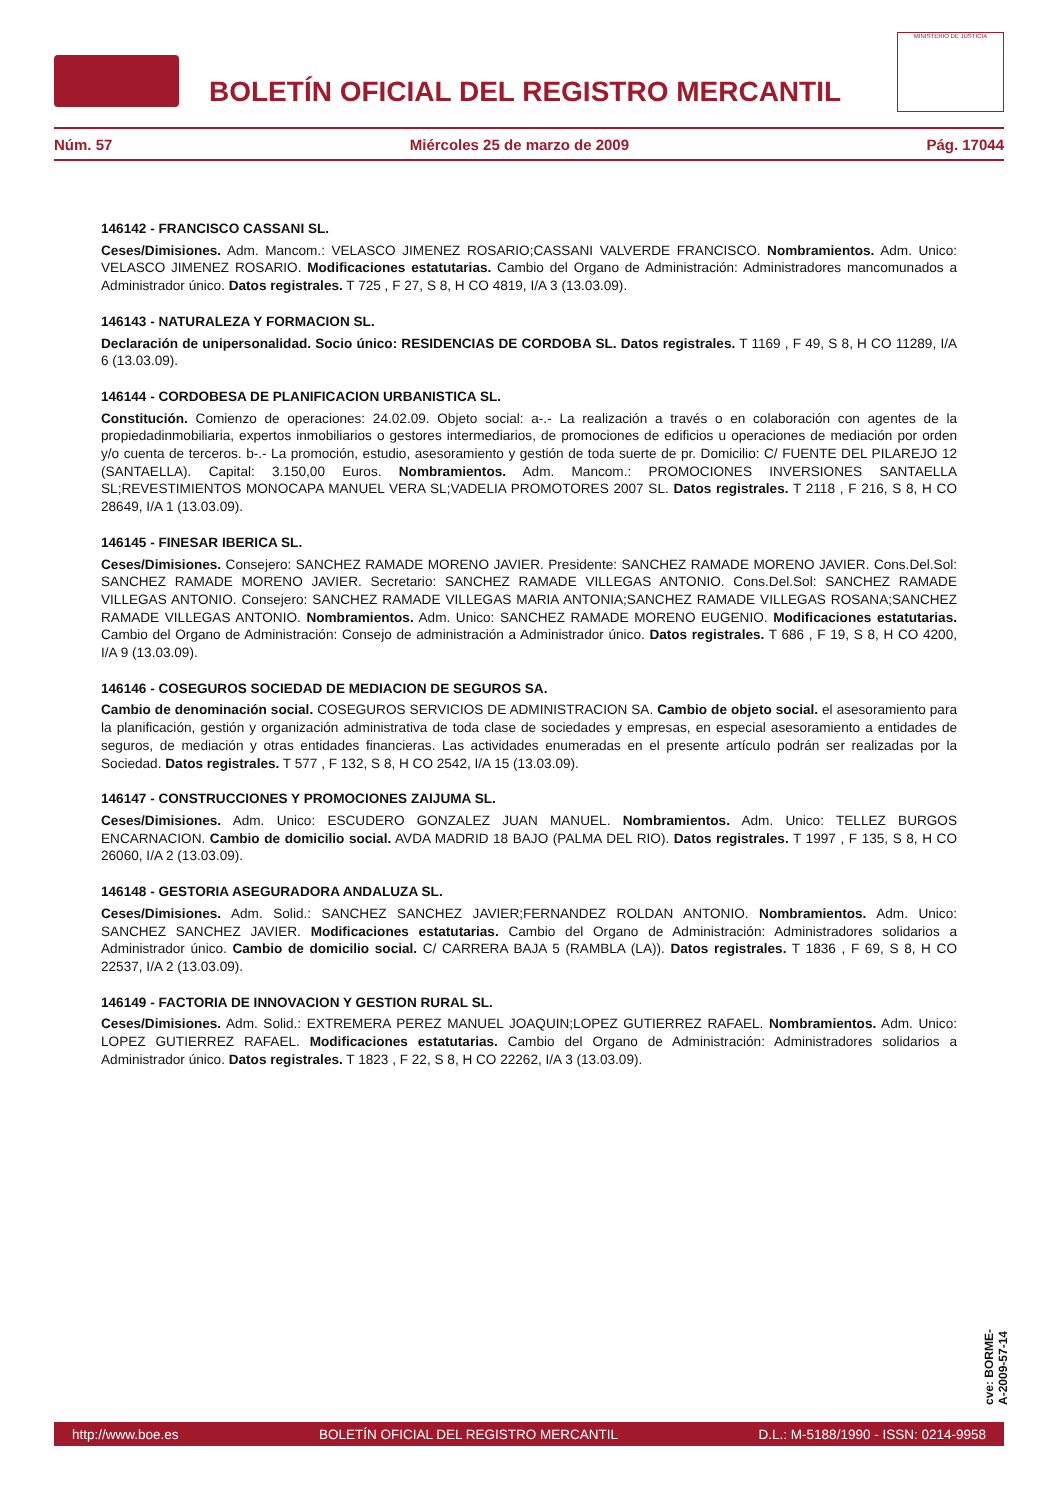BOLETÍN OFICIAL DEL REGISTRO MERCANTIL
MINISTERIO DE JUSTICIA
Núm. 57 Miércoles 25 de marzo de 2009 Pág. 17044
146142 - FRANCISCO CASSANI SL.
Ceses/Dimisiones. Adm. Mancom.: VELASCO JIMENEZ ROSARIO;CASSANI VALVERDE FRANCISCO. Nombramientos. Adm. Unico: VELASCO JIMENEZ ROSARIO. Modificaciones estatutarias. Cambio del Organo de Administración: Administradores mancomunados a Administrador único. Datos registrales. T 725 , F 27, S 8, H CO 4819, I/A 3 (13.03.09).
146143 - NATURALEZA Y FORMACION SL.
Declaración de unipersonalidad. Socio único: RESIDENCIAS DE CORDOBA SL. Datos registrales. T 1169 , F 49, S 8, H CO 11289, I/A 6 (13.03.09).
146144 - CORDOBESA DE PLANIFICACION URBANISTICA SL.
Constitución. Comienzo de operaciones: 24.02.09. Objeto social: a-.- La realización a través o en colaboración con agentes de la propiedadinmobiliaria, expertos inmobiliarios o gestores intermediarios, de promociones de edificios u operaciones de mediación por orden y/o cuenta de terceros. b-.- La promoción, estudio, asesoramiento y gestión de toda suerte de pr. Domicilio: C/ FUENTE DEL PILAREJO 12 (SANTAELLA). Capital: 3.150,00 Euros. Nombramientos. Adm. Mancom.: PROMOCIONES INVERSIONES SANTAELLA SL;REVESTIMIENTOS MONOCAPA MANUEL VERA SL;VADELIA PROMOTORES 2007 SL. Datos registrales. T 2118 , F 216, S 8, H CO 28649, I/A 1 (13.03.09).
146145 - FINESAR IBERICA SL.
Ceses/Dimisiones. Consejero: SANCHEZ RAMADE MORENO JAVIER. Presidente: SANCHEZ RAMADE MORENO JAVIER. Cons.Del.Sol: SANCHEZ RAMADE MORENO JAVIER. Secretario: SANCHEZ RAMADE VILLEGAS ANTONIO. Cons.Del.Sol: SANCHEZ RAMADE VILLEGAS ANTONIO. Consejero: SANCHEZ RAMADE VILLEGAS MARIA ANTONIA;SANCHEZ RAMADE VILLEGAS ROSANA;SANCHEZ RAMADE VILLEGAS ANTONIO. Nombramientos. Adm. Unico: SANCHEZ RAMADE MORENO EUGENIO. Modificaciones estatutarias. Cambio del Organo de Administración: Consejo de administración a Administrador único. Datos registrales. T 686 , F 19, S 8, H CO 4200, I/A 9 (13.03.09).
146146 - COSEGUROS SOCIEDAD DE MEDIACION DE SEGUROS SA.
Cambio de denominación social. COSEGUROS SERVICIOS DE ADMINISTRACION SA. Cambio de objeto social. el asesoramiento para la planificación, gestión y organización administrativa de toda clase de sociedades y empresas, en especial asesoramiento a entidades de seguros, de mediación y otras entidades financieras. Las actividades enumeradas en el presente artículo podrán ser realizadas por la Sociedad. Datos registrales. T 577 , F 132, S 8, H CO 2542, I/A 15 (13.03.09).
146147 - CONSTRUCCIONES Y PROMOCIONES ZAIJUMA SL.
Ceses/Dimisiones. Adm. Unico: ESCUDERO GONZALEZ JUAN MANUEL. Nombramientos. Adm. Unico: TELLEZ BURGOS ENCARNACION. Cambio de domicilio social. AVDA MADRID 18 BAJO (PALMA DEL RIO). Datos registrales. T 1997 , F 135, S 8, H CO 26060, I/A 2 (13.03.09).
146148 - GESTORIA ASEGURADORA ANDALUZA SL.
Ceses/Dimisiones. Adm. Solid.: SANCHEZ SANCHEZ JAVIER;FERNANDEZ ROLDAN ANTONIO. Nombramientos. Adm. Unico: SANCHEZ SANCHEZ JAVIER. Modificaciones estatutarias. Cambio del Organo de Administración: Administradores solidarios a Administrador único. Cambio de domicilio social. C/ CARRERA BAJA 5 (RAMBLA (LA)). Datos registrales. T 1836 , F 69, S 8, H CO 22537, I/A 2 (13.03.09).
146149 - FACTORIA DE INNOVACION Y GESTION RURAL SL.
Ceses/Dimisiones. Adm. Solid.: EXTREMERA PEREZ MANUEL JOAQUIN;LOPEZ GUTIERREZ RAFAEL. Nombramientos. Adm. Unico: LOPEZ GUTIERREZ RAFAEL. Modificaciones estatutarias. Cambio del Organo de Administración: Administradores solidarios a Administrador único. Datos registrales. T 1823 , F 22, S 8, H CO 22262, I/A 3 (13.03.09).
cve: BORME-A-2009-57-14
http://www.boe.es BOLETÍN OFICIAL DEL REGISTRO MERCANTIL D.L.: M-5188/1990 - ISSN: 0214-9958